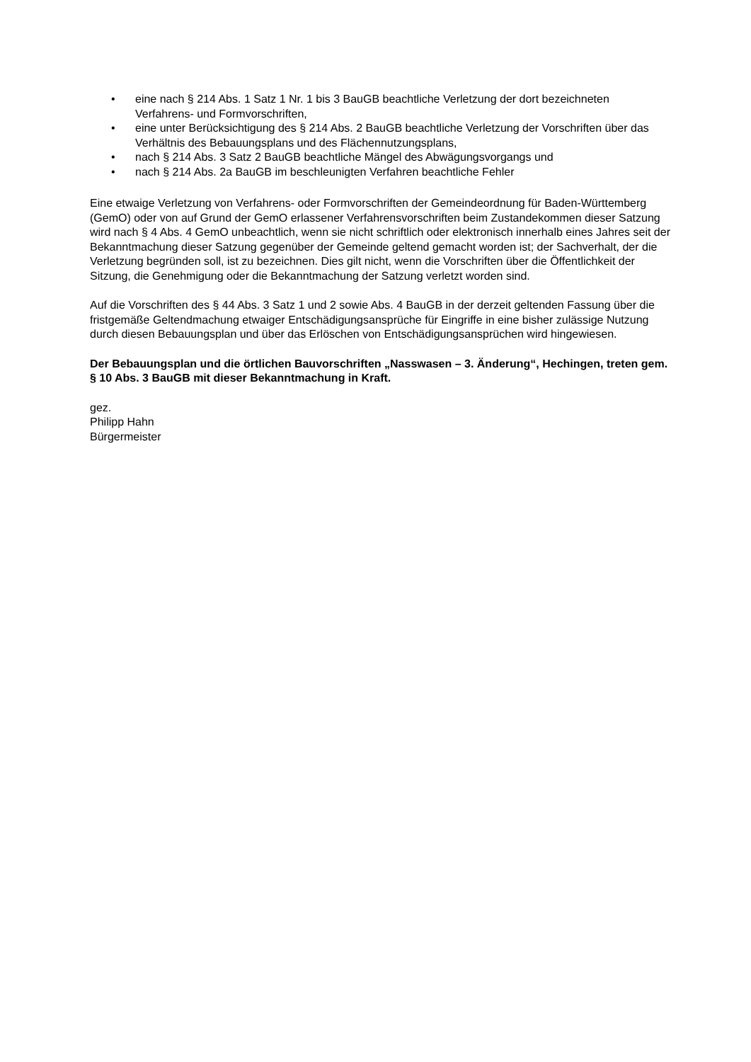• eine nach § 214 Abs. 1 Satz 1 Nr. 1 bis 3 BauGB beachtliche Verletzung der dort bezeichneten Verfahrens- und Formvorschriften,
• eine unter Berücksichtigung des § 214 Abs. 2 BauGB beachtliche Verletzung der Vorschriften über das Verhältnis des Bebauungsplans und des Flächennutzungsplans,
• nach § 214 Abs. 3 Satz 2 BauGB beachtliche Mängel des Abwägungsvorgangs und
• nach § 214 Abs. 2a BauGB im beschleunigten Verfahren beachtliche Fehler
Eine etwaige Verletzung von Verfahrens- oder Formvorschriften der Gemeindeordnung für Baden-Württemberg (GemO) oder von auf Grund der GemO erlassener Verfahrensvorschriften beim Zustandekommen dieser Satzung wird nach § 4 Abs. 4 GemO unbeachtlich, wenn sie nicht schriftlich oder elektronisch innerhalb eines Jahres seit der Bekanntmachung dieser Satzung gegenüber der Gemeinde geltend gemacht worden ist; der Sachverhalt, der die Verletzung begründen soll, ist zu bezeichnen. Dies gilt nicht, wenn die Vorschriften über die Öffentlichkeit der Sitzung, die Genehmigung oder die Bekanntmachung der Satzung verletzt worden sind.
Auf die Vorschriften des § 44 Abs. 3 Satz 1 und 2 sowie Abs. 4 BauGB in der derzeit geltenden Fassung über die fristgemäße Geltendmachung etwaiger Entschädigungsansprüche für Eingriffe in eine bisher zulässige Nutzung durch diesen Bebauungsplan und über das Erlöschen von Entschädigungsansprüchen wird hingewiesen.
Der Bebauungsplan und die örtlichen Bauvorschriften „Nasswasen – 3. Änderung“, Hechingen, treten gem. § 10 Abs. 3 BauGB mit dieser Bekanntmachung in Kraft.
gez.
Philipp Hahn
Bürgermeister